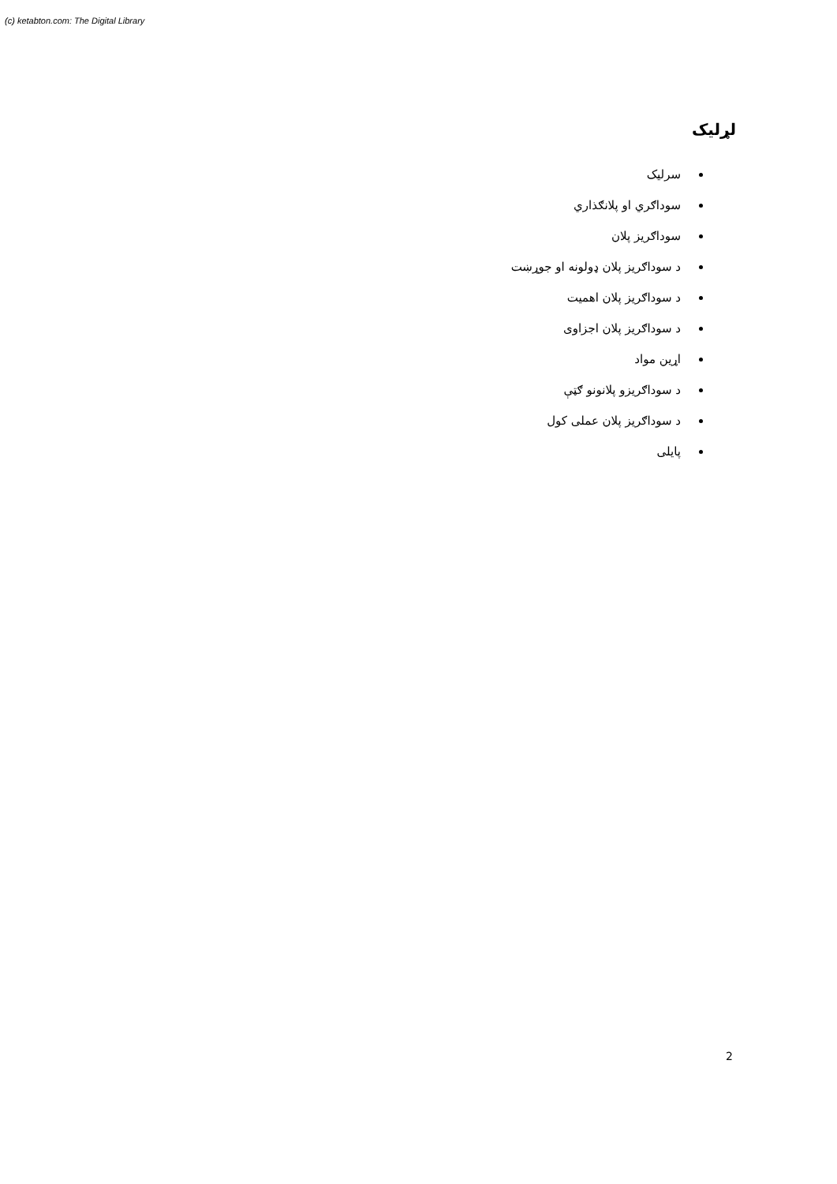(c) ketabton.com: The Digital Library
لړلیک
سرلیک
سوداګري او پلانګذاري
سوداګریز پلان
د سوداګریز پلان ډولونه او جوړښت
د سوداګریز پلان اهمیت
د سوداګریز پلان اجزاوی
اړین مواد
د سوداګریزو پلانونو ګټې
د سوداګریز پلان عملی کول
پایلی
2